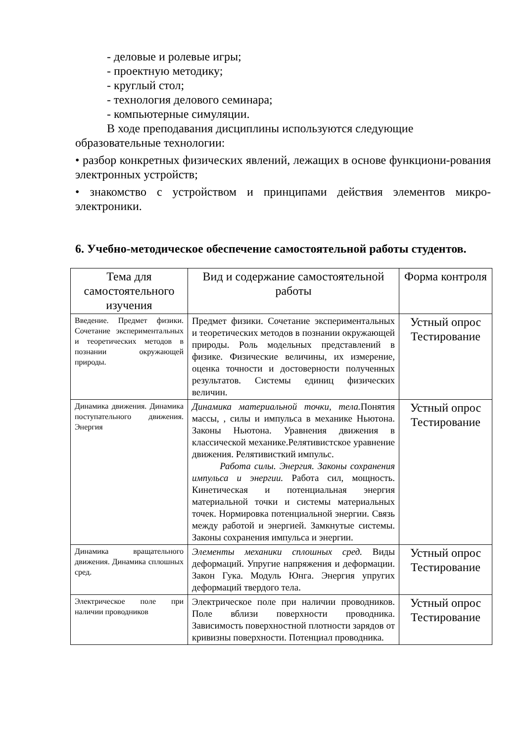- деловые и ролевые игры;
- проектную методику;
- круглый стол;
- технология делового семинара;
- компьютерные симуляции.
В ходе преподавания дисциплины используются следующие
образовательные технологии:
• разбор конкретных физических явлений, лежащих в основе функциони-рования электронных устройств;
• знакомство с устройством и принципами действия элементов микро-электроники.
6. Учебно-методическое обеспечение самостоятельной работы студентов.
| Тема для самостоятельного изучения | Вид и содержание самостоятельной работы | Форма контроля |
| --- | --- | --- |
| Введение. Предмет физики. Сочетание экспериментальных и теоретических методов в познании окружающей природы. | Предмет физики. Сочетание экспериментальных и теоретических методов в познании окружающей природы. Роль модельных представлений в физике. Физические величины, их измерение, оценка точности и достоверности полученных результатов. Системы единиц физических величин. | Устный опрос Тестирование |
| Динамика движения. Динамика поступательного движения. Энергия | Динамика материальной точки, тела. Понятия массы, , силы и импульса в механике Ньютона. Законы Ньютона. Уравнения движения в классической механике.Релятивистское уравнение движения. Релятивисткий импульс. Работа силы. Энергия. Законы сохранения импульса и энергии. Работа сил, мощность. Кинетическая и потенциальная энергия материальной точки и системы материальных точек. Нормировка потенциальной энергии. Связь между работой и энергией. Замкнутые системы. Законы сохранения импульса и энергии. | Устный опрос Тестирование |
| Динамика вращательного движения. Динамика сплошных сред. | Элементы механики сплошных сред. Виды деформаций. Упругие напряжения и деформации. Закон Гука. Модуль Юнга. Энергия упругих деформаций твердого тела. | Устный опрос Тестирование |
| Электрическое поле при наличии проводников | Электрическое поле при наличии проводников. Поле вблизи поверхности проводника. Зависимость поверхностной плотности зарядов от кривизны поверхности. Потенциал проводника. | Устный опрос Тестирование |